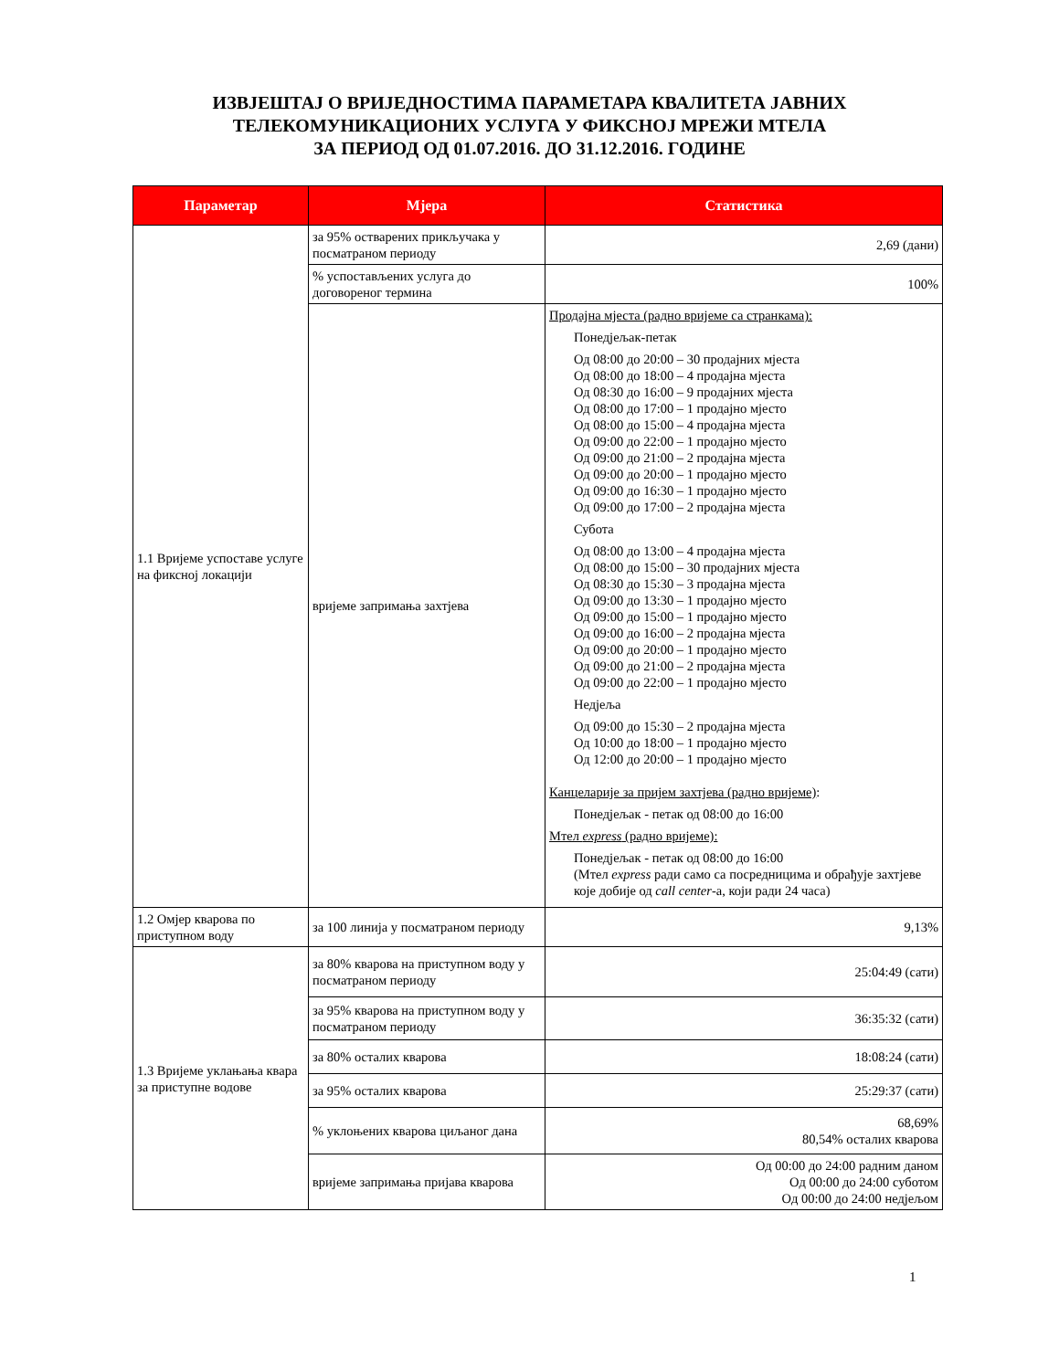ИЗВЈЕШТАЈ О ВРИЈЕДНОСТИМА ПАРАМЕТАРА КВАЛИТЕТА ЈАВНИХ
ТЕЛЕКОМУНИКАЦИОНИХ УСЛУГА У ФИКСНОЈ МРЕЖИ МТЕЛА
ЗА ПЕРИОД ОД 01.07.2016. ДО 31.12.2016. ГОДИНЕ
| Параметар | Мјера | Статистика |
| --- | --- | --- |
| 1.1 Вријеме успоставе услуге на фиксној локацији | за 95% остварених прикључака у посматраном периоду | 2,69 (дани) |
| | % успостављених услуга до договореног термина | 100% |
| | вријеме запримања захтјева | Продајна мјеста (радно вријеме са странкама): Понедјељак-петак Од 08:00 до 20:00 – 30 продајних мјеста Од 08:00 до 18:00 – 4 продајна мјеста Од 08:30 до 16:00 – 9 продајних мјеста Од 08:00 до 17:00 – 1 продајно мјесто Од 08:00 до 15:00 – 4 продајна мјеста Од 09:00 до 22:00 – 1 продајно мјесто Од 09:00 до 21:00 – 2 продајна мјеста Од 09:00 до 20:00 – 1 продајно мјесто Од 09:00 до 16:30 – 1 продајно мјесто Од 09:00 до 17:00 – 2 продајна мјеста Субота Од 08:00 до 13:00 – 4 продајна мјеста Од 08:00 до 15:00 – 30 продајних мјеста Од 08:30 до 15:30 – 3 продајна мјеста Од 09:00 до 13:30 – 1 продајно мјесто Од 09:00 до 15:00 – 1 продајно мјесто Од 09:00 до 16:00 – 2 продајна мјеста Од 09:00 до 20:00 – 1 продајно мјесто Од 09:00 до 21:00 – 2 продајна мјеста Од 09:00 до 22:00 – 1 продајно мјесто Недјеља Од 09:00 до 15:30 – 2 продајна мјеста Од 10:00 до 18:00 – 1 продајно мјесто Од 12:00 до 20:00 – 1 продајно мјесто Канцеларије за пријем захтјева (радно вријеме) : Понедјељак - петак од 08:00 до 16:00 Мтел express (радно вријеме): Понедјељак - петак од 08:00 до 16:00 (Мтел express ради само са посредницима и обрађује захтјеве које добије од call center -а, који ради 24 часа) |
| 1.2 Омјер кварова по приступном воду | за 100 линија у посматраном периоду | 9,13% |
| 1.3 Вријеме уклањања квара за приступне водове | за 80% кварова на приступном воду у посматраном периоду | 25:04:49 (сати) |
| | за 95% кварова на приступном воду у посматраном периоду | 36:35:32 (сати) |
| | за 80% осталих кварова | 18:08:24 (сати) |
| | за 95% осталих кварова | 25:29:37 (сати) |
| | % уклоњених кварова циљаног дана | 68,69% 80,54% осталих кварова |
| | вријеме запримања пријава кварова | Од 00:00 до 24:00 радним даном Од 00:00 до 24:00 суботом Од 00:00 до 24:00 недјељом |
1